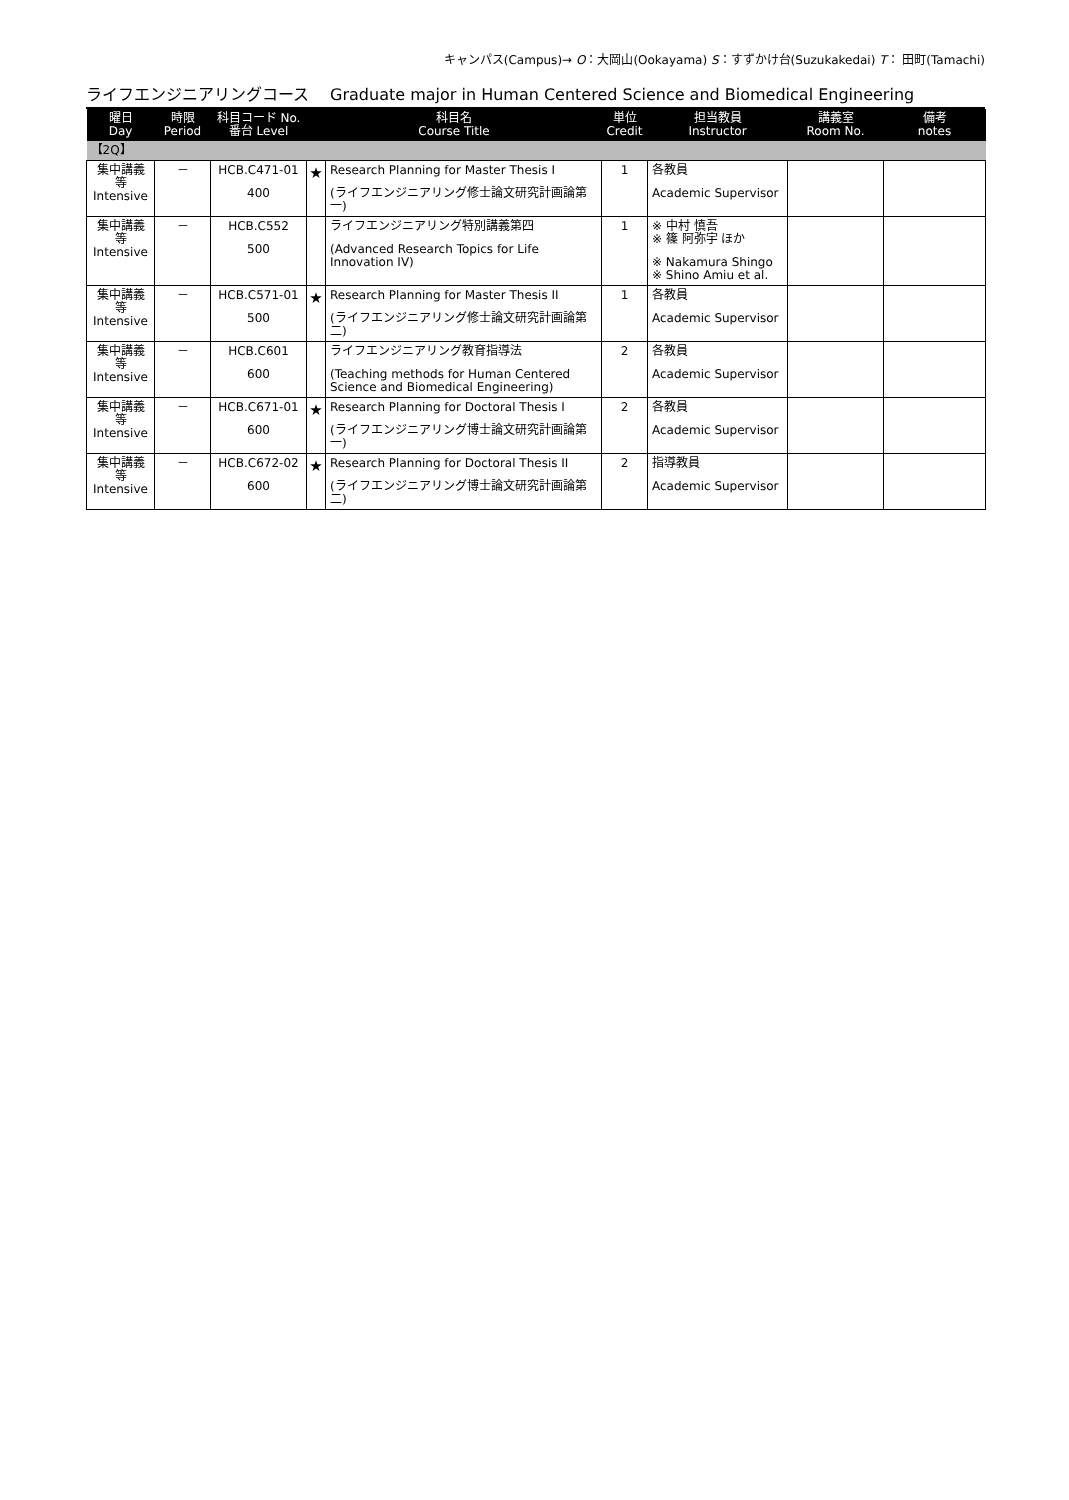キャンパス(Campus)→ O：大岡山(Ookayama) S：すずかけ台(Suzukakedai) T： 田町(Tamachi)
ライフエンジニアリングコース　 Graduate major in Human Centered Science and Biomedical Engineering
| 曜日 Day | 時限 Period | 科目コード No. 番台 Level | 科目名 Course Title | | 単位 Credit | 担当教員 Instructor | 講義室 Room No. | 備考 notes |
| --- | --- | --- | --- | --- | --- | --- | --- | --- |
| 【2Q】 | | | | | | | | |
| 集中講義 等 Intensive | － | HCB.C471-01 400 | ★ | Research Planning for Master Thesis I (ライフエンジニアリング修士論文研究計画論第一) | 1 | 各教員 Academic Supervisor | | |
| 集中講義 等 Intensive | － | HCB.C552 500 | | ライフエンジニアリング特別講義第四 (Advanced Research Topics for Life Innovation IV) | 1 | ※ 中村 慎吾 ※ 篠 阿弥宇 ほか ※ Nakamura Shingo ※ Shino Amiu et al. | | |
| 集中講義 等 Intensive | － | HCB.C571-01 500 | ★ | Research Planning for Master Thesis II (ライフエンジニアリング修士論文研究計画論第二) | 1 | 各教員 Academic Supervisor | | |
| 集中講義 等 Intensive | － | HCB.C601 600 | | ライフエンジニアリング教育指導法 (Teaching methods for Human Centered Science and Biomedical Engineering) | 2 | 各教員 Academic Supervisor | | |
| 集中講義 等 Intensive | － | HCB.C671-01 600 | ★ | Research Planning for Doctoral Thesis I (ライフエンジニアリング博士論文研究計画論第一) | 2 | 各教員 Academic Supervisor | | |
| 集中講義 等 Intensive | － | HCB.C672-02 600 | ★ | Research Planning for Doctoral Thesis II (ライフエンジニアリング博士論文研究計画論第二) | 2 | 指導教員 Academic Supervisor | | |